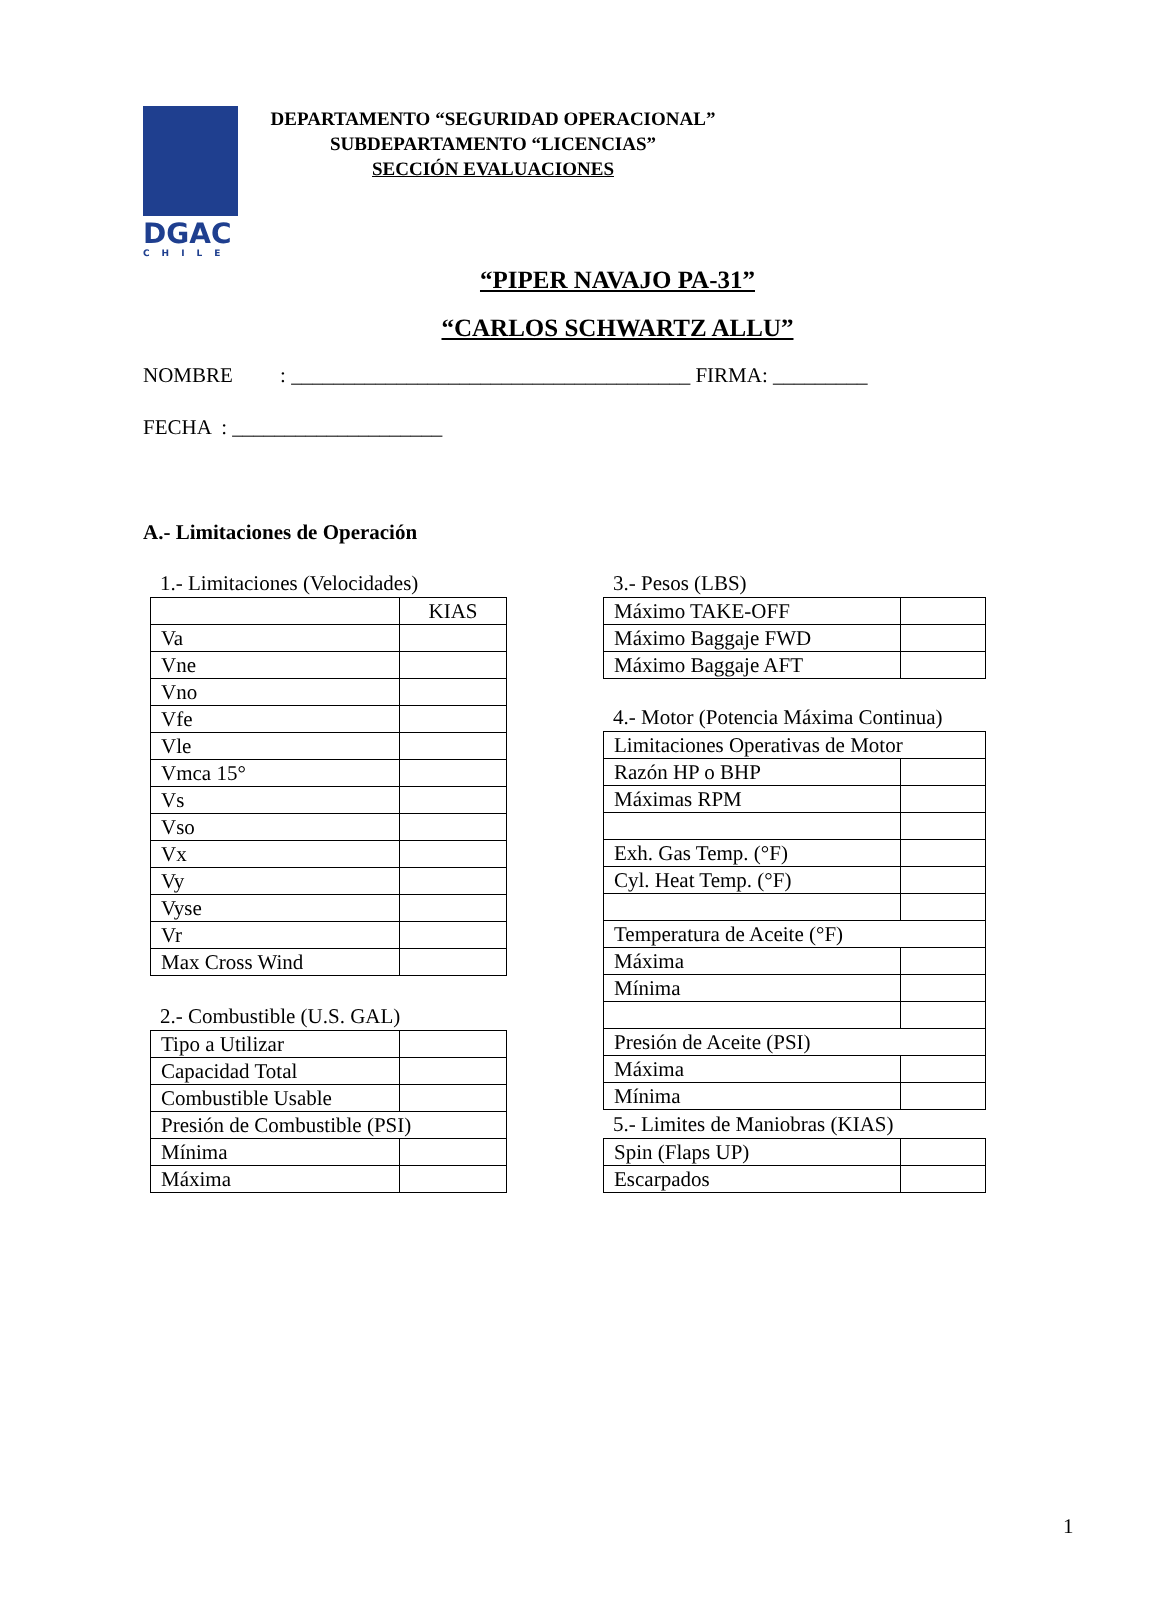DGAC
CHILE
DEPARTAMENTO “SEGURIDAD OPERACIONAL”
SUBDEPARTAMENTO “LICENCIAS”
SECCIÓN EVALUACIONES
“PIPER NAVAJO PA-31”
“CARLOS SCHWARTZ ALLU”
NOMBRE : ______________________________________ FIRMA: _________
FECHA : ____________________
A.- Limitaciones de Operación
1.- Limitaciones (Velocidades)
| | KIAS |
| Va | |
| Vne | |
| Vno | |
| Vfe | |
| Vle | |
| Vmca 15° | |
| Vs | |
| Vso | |
| Vx | |
| Vy | |
| Vyse | |
| Vr | |
| Max Cross Wind | |
2.- Combustible (U.S. GAL)
| Tipo a Utilizar | |
| Capacidad Total | |
| Combustible Usable | |
| Presión de Combustible (PSI) | |
| Mínima | |
| Máxima | |
3.- Pesos (LBS)
| Máximo TAKE-OFF | |
| Máximo Baggaje FWD | |
| Máximo Baggaje AFT | |
4.- Motor (Potencia Máxima Continua)
| Limitaciones Operativas de Motor | |
| Razón HP o BHP | |
| Máximas RPM | |
| Exh. Gas Temp. (°F) | |
| Cyl. Heat Temp. (°F) | |
| Temperatura de Aceite (°F) | |
| Máxima | |
| Mínima | |
| Presión de Aceite (PSI) | |
| Máxima | |
| Mínima | |
5.- Limites de Maniobras (KIAS)
| Spin (Flaps UP) | |
| Escarpados | |
1